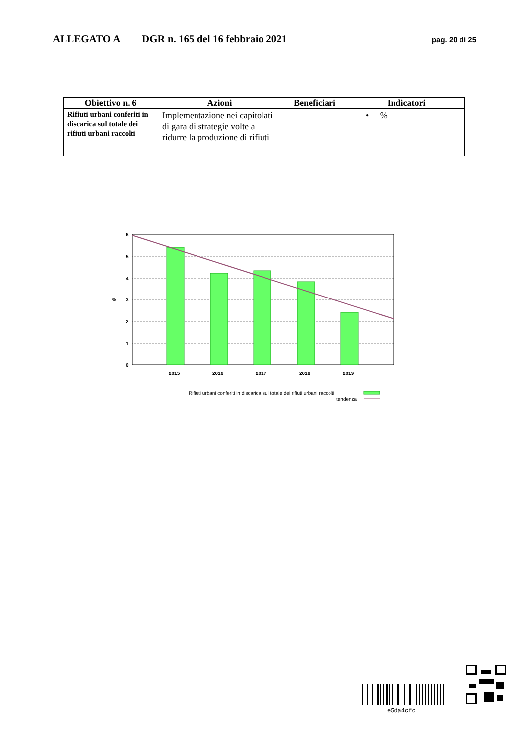ALLEGATO A DGR n. 165 del 16 febbraio 2021
pag. 20 di 25
| Obiettivo n. 6 | Azioni | Beneficiari | Indicatori |
| --- | --- | --- | --- |
| Rifiuti urbani conferiti in discarica sul totale dei rifiuti urbani raccolti | Implementazione nei capitolati di gara di strategie volte a ridurre la produzione di rifiuti | | • % |
6
5
4
%
3
2
1
0
2015
2016
2017
2018
2019
Rifiuti urbani conferiti in discarica sul totale dei rifiuti urbani raccolti
tendenza
e5da4cfc